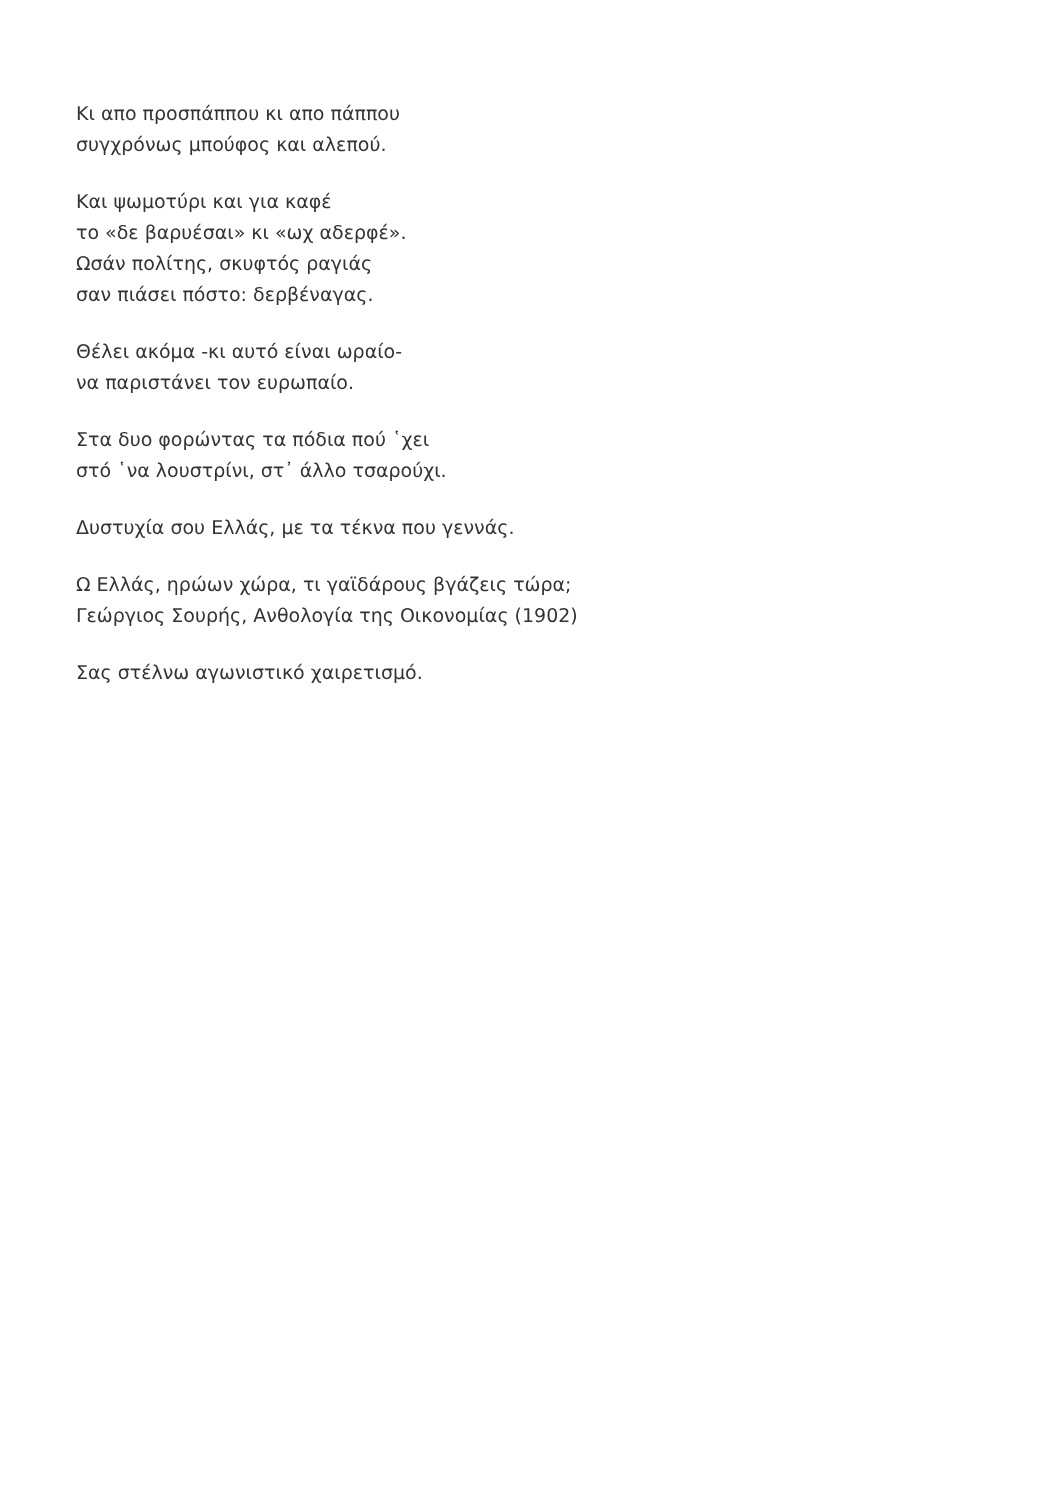Κι απο προσπάππου κι απο πάππου
συγχρόνως μπούφος και αλεπού.
Και ψωμοτύρι και για καφέ
το «δε βαρυέσαι» κι «ωχ αδερφέ».
Ωσάν πολίτης, σκυφτός ραγιάς
σαν πιάσει πόστο: δερβέναγας.
Θέλει ακόμα -κι αυτό είναι ωραίο-
να παριστάνει τον ευρωπαίο.
Στα δυο φορώντας τα πόδια πού ῾χει
στό ῾να λουστρίνι, στ᾽ άλλο τσαρούχι.
Δυστυχία σου Ελλάς, με τα τέκνα που γεννάς.
Ω Ελλάς, ηρώων χώρα, τι γαϊδάρους βγάζεις τώρα;
Γεώργιος Σουρής, Ανθολογία της Οικονομίας (1902)
Σας στέλνω αγωνιστικό χαιρετισμό.